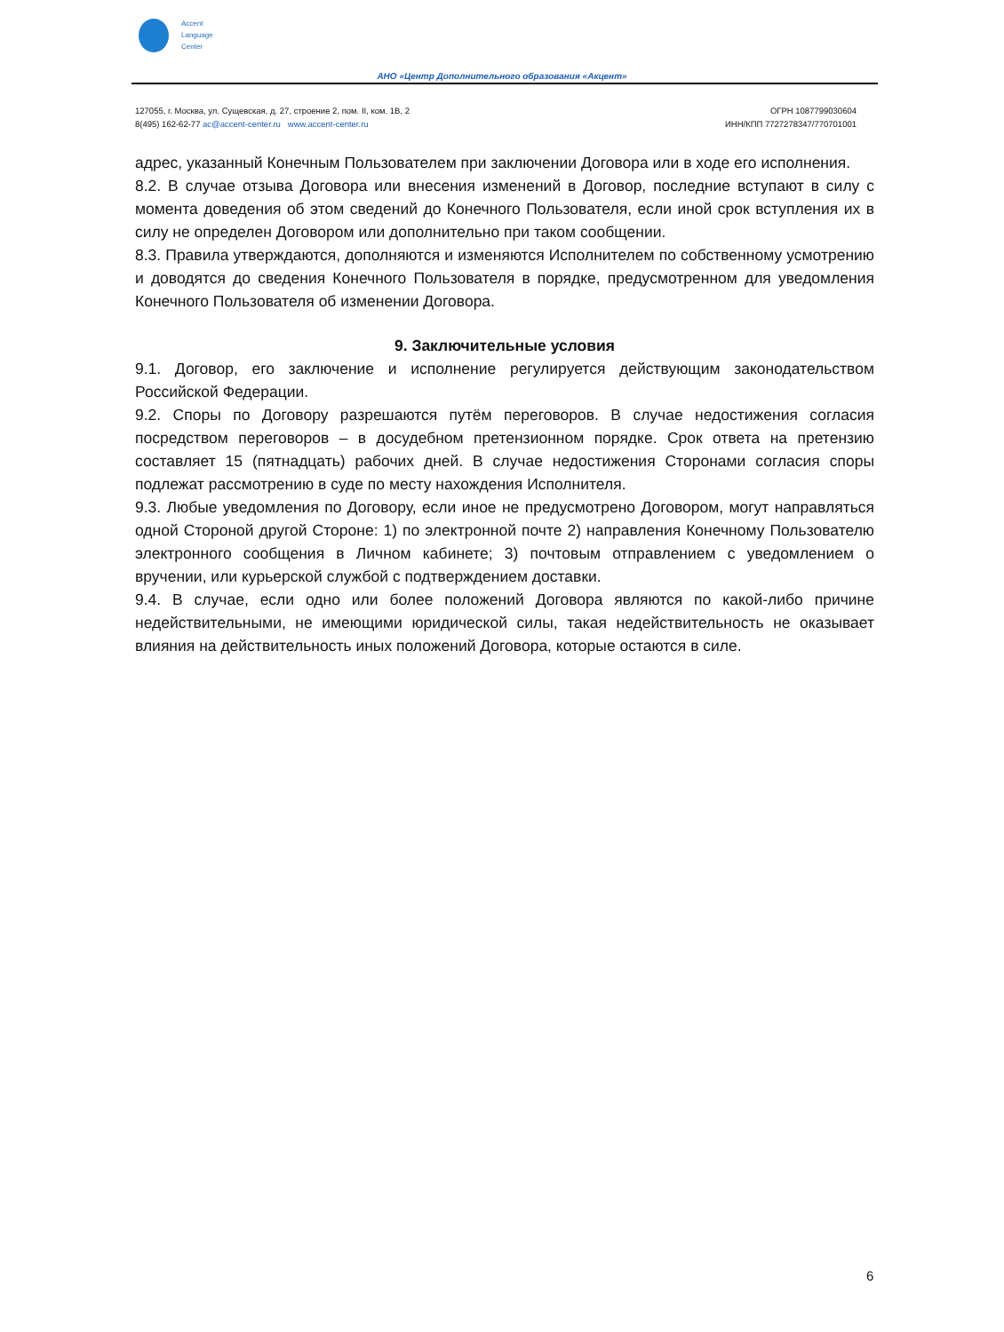Accent
Language
Center
АНО «Центр Дополнительного образования «Акцент»
127055, г. Москва, ул. Сущевская, д. 27, строение 2, пом. II, ком. 1В, 2
8(495) 162-62-77 ac@accent-center.ru www.accent-center.ru
ОГРН 1087799030604
ИНН/КПП 7727278347/770701001
адрес, указанный Конечным Пользователем при заключении Договора или в ходе его исполнения.
8.2. В случае отзыва Договора или внесения изменений в Договор, последние вступают в силу с момента доведения об этом сведений до Конечного Пользователя, если иной срок вступления их в силу не определен Договором или дополнительно при таком сообщении.
8.3. Правила утверждаются, дополняются и изменяются Исполнителем по собственному усмотрению и доводятся до сведения Конечного Пользователя в порядке, предусмотренном для уведомления Конечного Пользователя об изменении Договора.
9. Заключительные условия
9.1. Договор, его заключение и исполнение регулируется действующим законодательством Российской Федерации.
9.2. Споры по Договору разрешаются путём переговоров. В случае недостижения согласия посредством переговоров – в досудебном претензионном порядке. Срок ответа на претензию составляет 15 (пятнадцать) рабочих дней. В случае недостижения Сторонами согласия споры подлежат рассмотрению в суде по месту нахождения Исполнителя.
9.3. Любые уведомления по Договору, если иное не предусмотрено Договором, могут направляться одной Стороной другой Стороне: 1) по электронной почте 2) направления Конечному Пользователю электронного сообщения в Личном кабинете; 3) почтовым отправлением с уведомлением о вручении, или курьерской службой с подтверждением доставки.
9.4. В случае, если одно или более положений Договора являются по какой-либо причине недействительными, не имеющими юридической силы, такая недействительность не оказывает влияния на действительность иных положений Договора, которые остаются в силе.
6